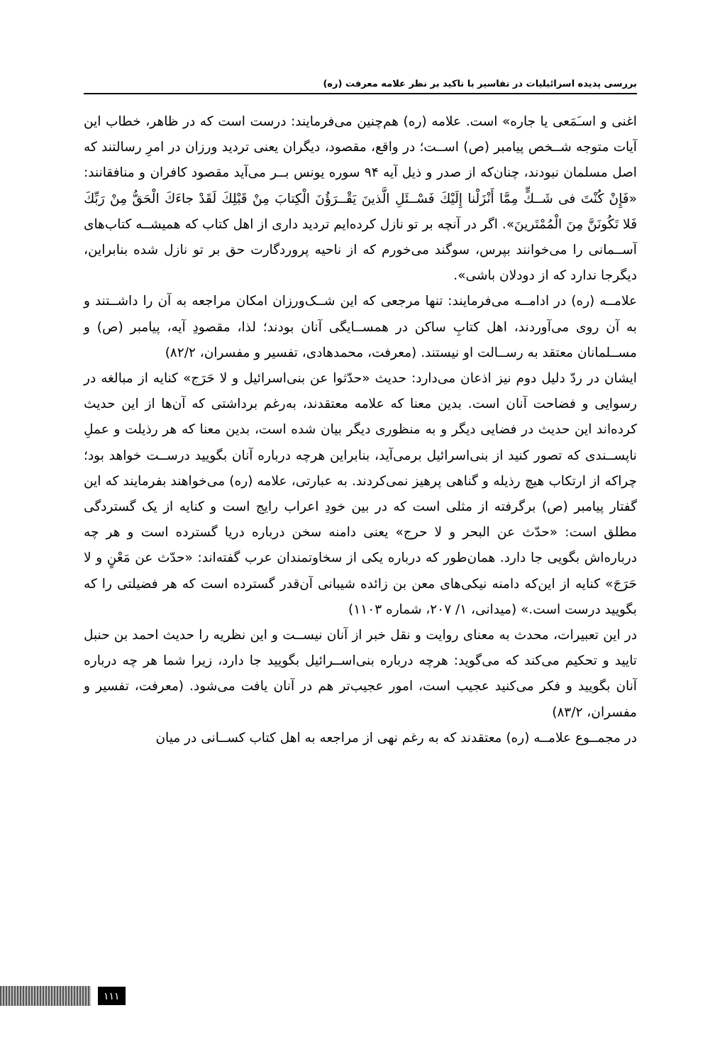بررسی پدیده اسرائیلیات در تفاسیر با تاکید بر نظر علامه معرفت (ره)
اغنی و اسـَمَعی یا جاره» است. علامه (ره) هم‌چنین می‌فرمایند: درست است که در ظاهر، خطاب این آیات متوجه شــخص پیامبر (ص) اســت؛ در واقع، مقصود، دیگران یعنی تردید ورزان در امرِ رسالتند که اصل مسلمان نبودند، چنان‌که از صدر و ذیل آیه ۹۴ سوره یونس بــر می‌آید مقصود کافران و منافقانند: «فَإِنْ كُنْتَ فی شَــكٍّ مِمَّا أَنْزَلْنا إِلَيْكَ فَسْــئَلِ الَّذينَ يَقْــرَؤُنَ الْكِتابَ مِنْ قَبْلِكَ لَقَدْ جاءَكَ الْحَقُّ مِنْ رَبِّكَ فَلا تَكُونَنَّ مِنَ الْمُمْتَرينَ». اگر در آنچه بر تو نازل کرده‌ایم تردید داری از اهل کتاب که همیشــه کتاب‌های آســمانی را می‌خوانند بپرس، سوگند می‌خورم که از ناحیه پروردگارت حق بر تو نازل شده بنابراین، دیگرجا ندارد که از دودلان باشی».
علامــه (ره) در ادامــه می‌فرمایند: تنها مرجعی که این شــک‌ورزان امکان مراجعه به آن را داشــتند و به آن روی می‌آوردند، اهل کتابِ ساکن در همســایگی آنان بودند؛ لذا، مقصودِ آیه، پیامبر (ص) و مســلمانان معتقد به رســالت او نیستند. (معرفت، محمدهادی، تفسیر و مفسران، ۸۲/۲)
ایشان در ردّ دلیل دوم نیز اذعان می‌دارد: حدیث «حدّثوا عن بنی‌اسرائیل و لا حَرَج» کنایه از مبالغه در رسوایی و فضاحت آنان است. بدین معنا که علامه معتقدند، به‌رغم برداشتی که آن‌ها از این حدیث کرده‌اند این حدیث در فضایی دیگر و به منظوری دیگر بیان شده است، بدین معنا که هر رذیلت و عملِ ناپســندی که تصور کنید از بنی‌اسرائیل برمی‌آید، بنابراین هرچه درباره آنان بگویید درســت خواهد بود؛ چراکه از ارتکاب هیچ رذیله و گناهی پرهیز نمی‌کردند. به عبارتی، علامه (ره) می‌خواهند بفرمایند که این گفتار پیامبر (ص) برگرفته از مثلی است که در بین خودِ اعراب رایج است و کنایه از یک گستردگی مطلق است: «حدّث عن البحر و لا حرج» یعنی دامنه سخن درباره دریا گسترده است و هر چه درباره‌اش بگویی جا دارد. همان‌طور که درباره یکی از سخاوتمندان عرب گفته‌اند: «حدّث عن مَعْنٍ و لا حَرَجَ» کنایه از این‌که دامنه نیکی‌های معن بن زائده شیبانی آن‌قدر گسترده است که هر فضیلتی را که بگویید درست است.» (میدانی، ۱/ ۲۰۷، شماره ۱۱۰۳)
در این تعبیرات، محدث به معنای روایت و نقل خبر از آنان نیســت و این نظریه را حدیث احمد بن حنبل تایید و تحکیم می‌کند که می‌گوید: هرچه درباره بنی‌اســرائیل بگویید جا دارد، زیرا شما هر چه درباره آنان بگویید و فکر می‌کنید عجیب است، امور عجیب‌تر هم در آنان یافت می‌شود. (معرفت، تفسیر و مفسران، ۸۳/۲)
در مجمــوع علامــه (ره) معتقدند که به رغم نهی از مراجعه به اهل کتاب کســانی در میان
۱۱۱